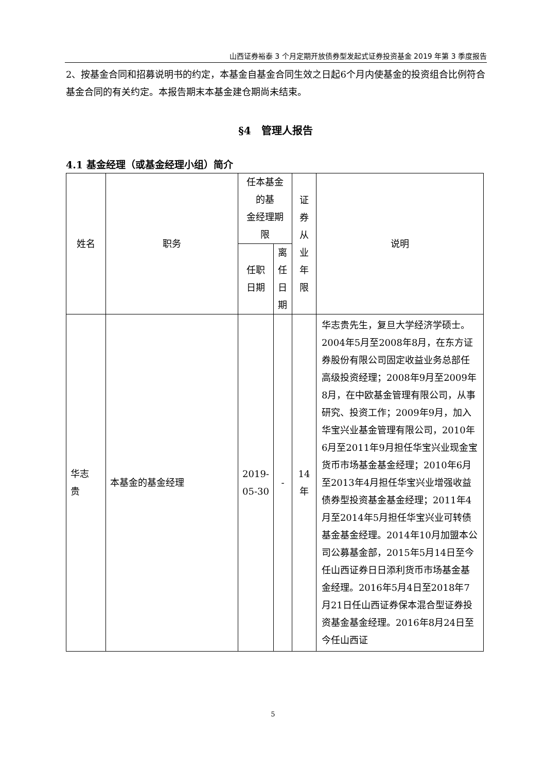山西证券裕泰 3 个月定期开放债券型发起式证券投资基金 2019 年第 3 季度报告
2、按基金合同和招募说明书的约定，本基金自基金合同生效之日起6个月内使基金的投资组合比例符合基金合同的有关约定。本报告期末本基金建仓期尚未结束。
§4　管理人报告
4.1 基金经理（或基金经理小组）简介
| 姓名 | 职务 | 任本基金的基 金经理期限 | | 证 券 从 业 年 限 | 说明 |
| --- | --- | --- | --- | --- | --- |
| | | 任职 日期 | 离任 日期 | | |
| 华志 贵 | 本基金的基金经理 | 2019- 05-30 | - | 14 年 | 华志贵先生，复旦大学经济学硕士。2004年5月至2008年8月，在东方证券股份有限公司固定收益业务总部任高级投资经理；2008年9月至2009年8月，在中欧基金管理有限公司，从事研究、投资工作；2009年9月，加入华宝兴业基金管理有限公司，2010年6月至2011年9月担任华宝兴业现金宝货币市场基金基金经理；2010年6月至2013年4月担任华宝兴业增强收益债券型投资基金基金经理；2011年4月至2014年5月担任华宝兴业可转债基金基金经理。2014年10月加盟本公司公募基金部，2015年5月14日至今任山西证券日日添利货币市场基金基金经理。2016年5月4日至2018年7月21日任山西证券保本混合型证券投资基金基金经理。2016年8月24日至今任山西证 |
5